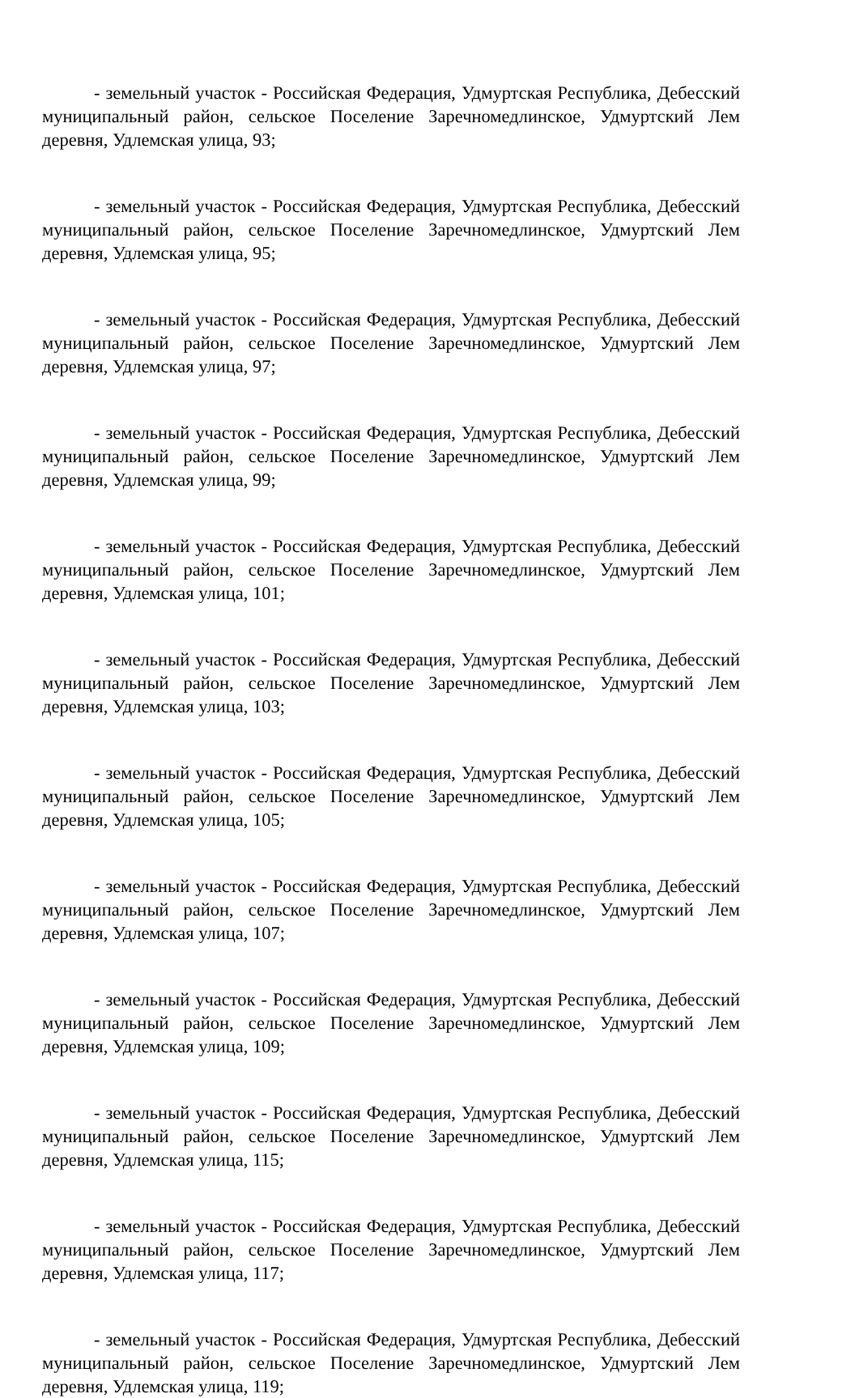- земельный участок - Российская Федерация, Удмуртская Республика, Дебесский муниципальный район, сельское Поселение Заречномедлинское, Удмуртский Лем деревня, Удлемская улица, 93;
- земельный участок - Российская Федерация, Удмуртская Республика, Дебесский муниципальный район, сельское Поселение Заречномедлинское, Удмуртский Лем деревня, Удлемская улица, 95;
- земельный участок - Российская Федерация, Удмуртская Республика, Дебесский муниципальный район, сельское Поселение Заречномедлинское, Удмуртский Лем деревня, Удлемская улица, 97;
- земельный участок - Российская Федерация, Удмуртская Республика, Дебесский муниципальный район, сельское Поселение Заречномедлинское, Удмуртский Лем деревня, Удлемская улица, 99;
- земельный участок - Российская Федерация, Удмуртская Республика, Дебесский муниципальный район, сельское Поселение Заречномедлинское, Удмуртский Лем деревня, Удлемская улица, 101;
- земельный участок - Российская Федерация, Удмуртская Республика, Дебесский муниципальный район, сельское Поселение Заречномедлинское, Удмуртский Лем деревня, Удлемская улица, 103;
- земельный участок - Российская Федерация, Удмуртская Республика, Дебесский муниципальный район, сельское Поселение Заречномедлинское, Удмуртский Лем деревня, Удлемская улица, 105;
- земельный участок - Российская Федерация, Удмуртская Республика, Дебесский муниципальный район, сельское Поселение Заречномедлинское, Удмуртский Лем деревня, Удлемская улица, 107;
- земельный участок - Российская Федерация, Удмуртская Республика, Дебесский муниципальный район, сельское Поселение Заречномедлинское, Удмуртский Лем деревня, Удлемская улица, 109;
- земельный участок - Российская Федерация, Удмуртская Республика, Дебесский муниципальный район, сельское Поселение Заречномедлинское, Удмуртский Лем деревня, Удлемская улица, 115;
- земельный участок - Российская Федерация, Удмуртская Республика, Дебесский муниципальный район, сельское Поселение Заречномедлинское, Удмуртский Лем деревня, Удлемская улица, 117;
- земельный участок - Российская Федерация, Удмуртская Республика, Дебесский муниципальный район, сельское Поселение Заречномедлинское, Удмуртский Лем деревня, Удлемская улица, 119;